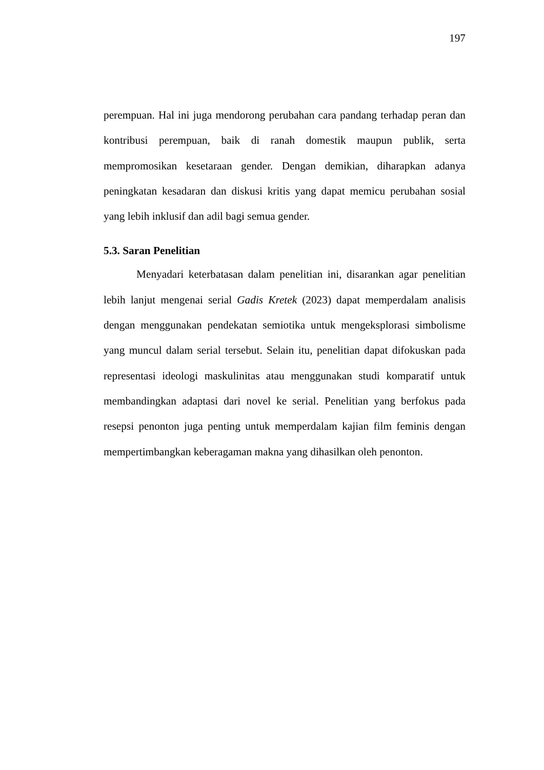197
perempuan. Hal ini juga mendorong perubahan cara pandang terhadap peran dan kontribusi perempuan, baik di ranah domestik maupun publik, serta mempromosikan kesetaraan gender. Dengan demikian, diharapkan adanya peningkatan kesadaran dan diskusi kritis yang dapat memicu perubahan sosial yang lebih inklusif dan adil bagi semua gender.
5.3. Saran Penelitian
Menyadari keterbatasan dalam penelitian ini, disarankan agar penelitian lebih lanjut mengenai serial Gadis Kretek (2023) dapat memperdalam analisis dengan menggunakan pendekatan semiotika untuk mengeksplorasi simbolisme yang muncul dalam serial tersebut. Selain itu, penelitian dapat difokuskan pada representasi ideologi maskulinitas atau menggunakan studi komparatif untuk membandingkan adaptasi dari novel ke serial. Penelitian yang berfokus pada resepsi penonton juga penting untuk memperdalam kajian film feminis dengan mempertimbangkan keberagaman makna yang dihasilkan oleh penonton.